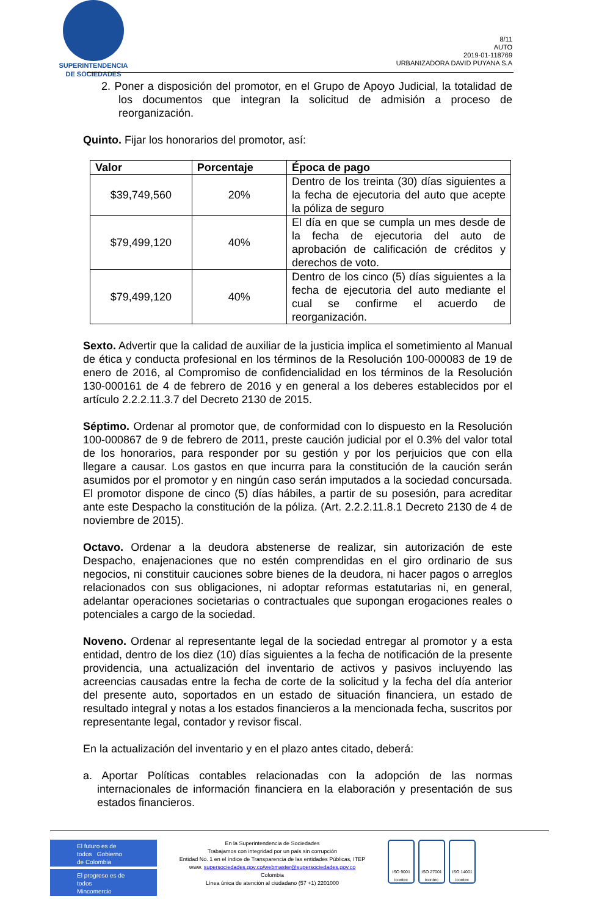SUPERINTENDENCIA
DE SOCIEDADES
8/11
AUTO
2019-01-118769
URBANIZADORA DAVID PUYANA S.A
2. Poner a disposición del promotor, en el Grupo de Apoyo Judicial, la totalidad de los documentos que integran la solicitud de admisión a proceso de reorganización.
Quinto. Fijar los honorarios del promotor, así:
| Valor | Porcentaje | Época de pago |
| --- | --- | --- |
| $39,749,560 | 20% | Dentro de los treinta (30) días siguientes a la fecha de ejecutoria del auto que acepte la póliza de seguro |
| $79,499,120 | 40% | El día en que se cumpla un mes desde de la fecha de ejecutoria del auto de aprobación de calificación de créditos y derechos de voto. |
| $79,499,120 | 40% | Dentro de los cinco (5) días siguientes a la fecha de ejecutoria del auto mediante el cual se confirme el acuerdo de reorganización. |
Sexto. Advertir que la calidad de auxiliar de la justicia implica el sometimiento al Manual de ética y conducta profesional en los términos de la Resolución 100-000083 de 19 de enero de 2016, al Compromiso de confidencialidad en los términos de la Resolución 130-000161 de 4 de febrero de 2016 y en general a los deberes establecidos por el artículo 2.2.2.11.3.7 del Decreto 2130 de 2015.
Séptimo. Ordenar al promotor que, de conformidad con lo dispuesto en la Resolución 100-000867 de 9 de febrero de 2011, preste caución judicial por el 0.3% del valor total de los honorarios, para responder por su gestión y por los perjuicios que con ella llegare a causar. Los gastos en que incurra para la constitución de la caución serán asumidos por el promotor y en ningún caso serán imputados a la sociedad concursada. El promotor dispone de cinco (5) días hábiles, a partir de su posesión, para acreditar ante este Despacho la constitución de la póliza. (Art. 2.2.2.11.8.1 Decreto 2130 de 4 de noviembre de 2015).
Octavo. Ordenar a la deudora abstenerse de realizar, sin autorización de este Despacho, enajenaciones que no estén comprendidas en el giro ordinario de sus negocios, ni constituir cauciones sobre bienes de la deudora, ni hacer pagos o arreglos relacionados con sus obligaciones, ni adoptar reformas estatutarias ni, en general, adelantar operaciones societarias o contractuales que supongan erogaciones reales o potenciales a cargo de la sociedad.
Noveno. Ordenar al representante legal de la sociedad entregar al promotor y a esta entidad, dentro de los diez (10) días siguientes a la fecha de notificación de la presente providencia, una actualización del inventario de activos y pasivos incluyendo las acreencias causadas entre la fecha de corte de la solicitud y la fecha del día anterior del presente auto, soportados en un estado de situación financiera, un estado de resultado integral y notas a los estados financieros a la mencionada fecha, suscritos por representante legal, contador y revisor fiscal.
En la actualización del inventario y en el plazo antes citado, deberá:
a. Aportar Políticas contables relacionadas con la adopción de las normas internacionales de información financiera en la elaboración y presentación de sus estados financieros.
El futuro es de todos Gobierno de Colombia
El progreso es de todos Mincomercio
En la Superintendencia de Sociedades
Trabajamos con integridad por un país sin corrupción
Entidad No. 1 en el índice de Transparencia de las entidades Públicas, ITEP
www. supersociedades.gov.co/webmaster@supersociedades.gov.co
Colombia
Línea única de atención al ciudadano (57 +1) 2201000
ISO 9001 icontec
ISO 27001 icontec
ISO 14001 icontec